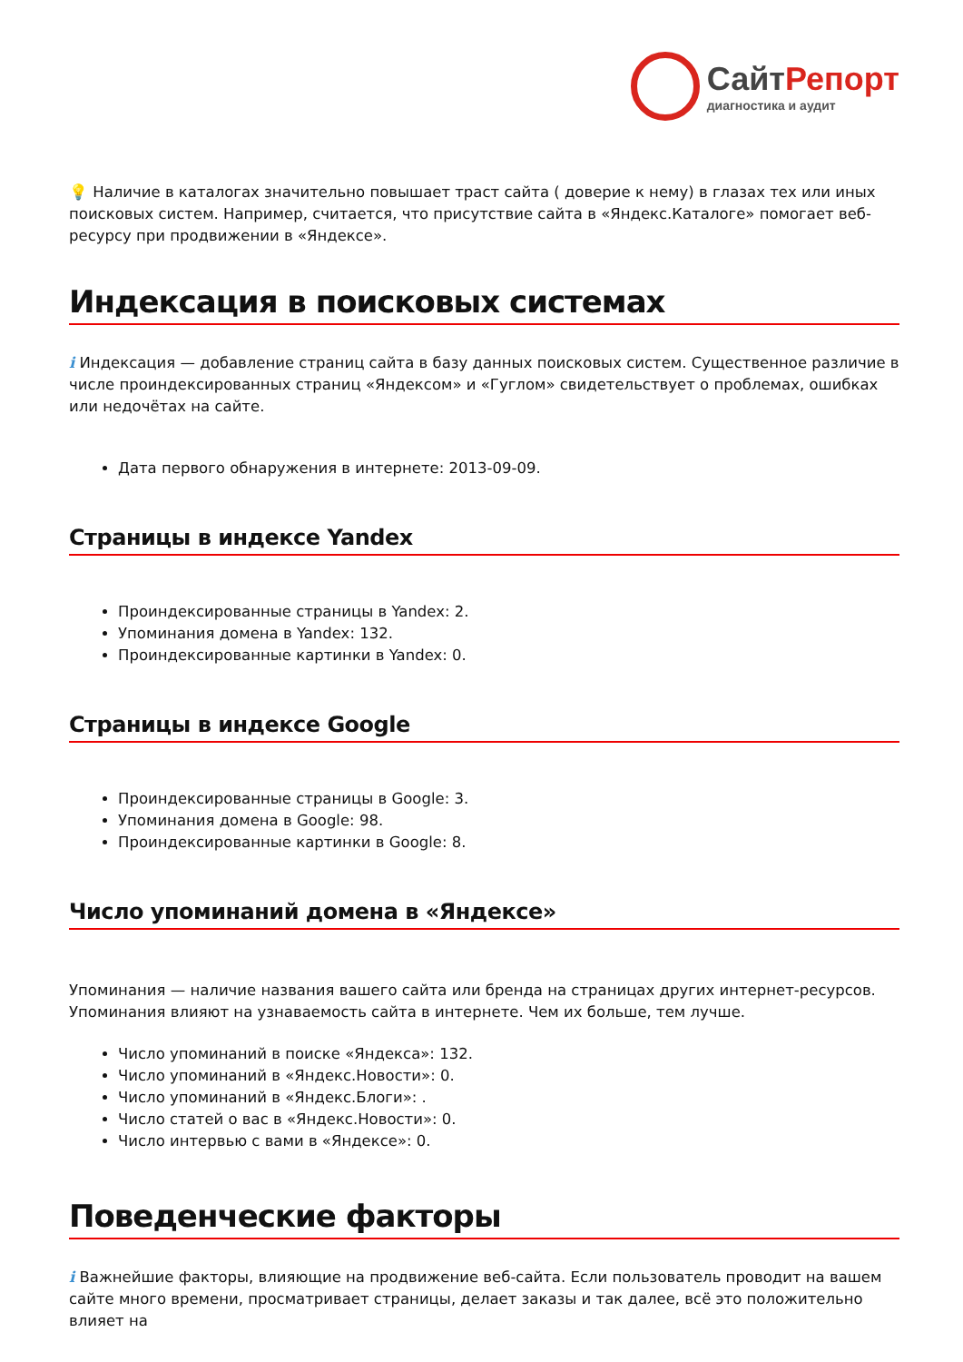СайтРепорт
диагностика и аудит
💡 Наличие в каталогах значительно повышает траст сайта ( доверие к нему) в глазах тех или иных поисковых систем. Например, считается, что присутствие сайта в «Яндекс.Каталоге» помогает веб-ресурсу при продвижении в «Яндексе».
Индексация в поисковых системах
i Индексация — добавление страниц сайта в базу данных поисковых систем. Существенное различие в числе проиндексированных страниц «Яндексом» и «Гуглом» свидетельствует о проблемах, ошибках или недочётах на сайте.
Дата первого обнаружения в интернете: 2013-09-09.
Страницы в индексе Yandex
Проиндексированные страницы в Yandex: 2.
Упоминания домена в Yandex: 132.
Проиндексированные картинки в Yandex: 0.
Страницы в индексе Google
Проиндексированные страницы в Google: 3.
Упоминания домена в Google: 98.
Проиндексированные картинки в Google: 8.
Число упоминаний домена в «Яндексе»
Упоминания — наличие названия вашего сайта или бренда на страницах других интернет-ресурсов. Упоминания влияют на узнаваемость сайта в интернете. Чем их больше, тем лучше.
Число упоминаний в поиске «Яндекса»: 132.
Число упоминаний в «Яндекс.Новости»: 0.
Число упоминаний в «Яндекс.Блоги»: .
Число статей о вас в «Яндекс.Новости»: 0.
Число интервью с вами в «Яндексе»: 0.
Поведенческие факторы
i Важнейшие факторы, влияющие на продвижение веб-сайта. Если пользователь проводит на вашем сайте много времени, просматривает страницы, делает заказы и так далее, всё это положительно влияет на